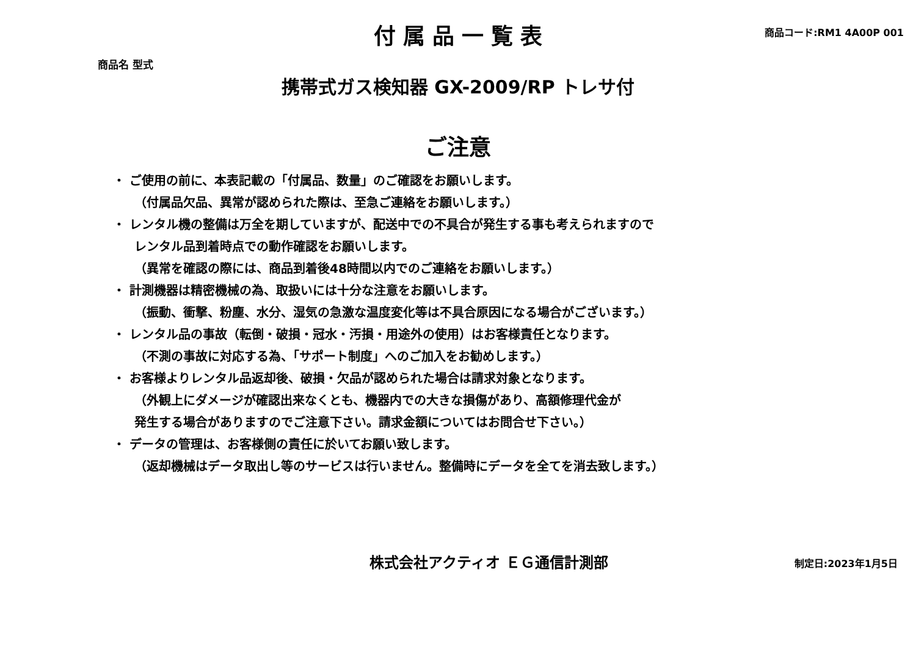商品名 型式
付属品一覧表
商品コード:RM1 4A00P 001
携帯式ガス検知器 GX-2009/RP トレサ付
ご注意
・ ご使用の前に、本表記載の「付属品、数量」のご確認をお願いします。
（付属品欠品、異常が認められた際は、至急ご連絡をお願いします。）
・ レンタル機の整備は万全を期していますが、配送中での不具合が発生する事も考えられますので
レンタル品到着時点での動作確認をお願いします。
（異常を確認の際には、商品到着後48時間以内でのご連絡をお願いします。）
・ 計測機器は精密機械の為、取扱いには十分な注意をお願いします。
（振動、衝撃、粉塵、水分、湿気の急激な温度変化等は不具合原因になる場合がございます。）
・ レンタル品の事故（転倒・破損・冠水・汚損・用途外の使用）はお客様責任となります。
（不測の事故に対応する為、「サポート制度」へのご加入をお勧めします。）
・ お客様よりレンタル品返却後、破損・欠品が認められた場合は請求対象となります。
（外観上にダメージが確認出来なくとも、機器内での大きな損傷があり、高額修理代金が
発生する場合がありますのでご注意下さい。請求金額についてはお問合せ下さい。）
・ データの管理は、お客様側の責任に於いてお願い致します。
（返却機械はデータ取出し等のサービスは行いません。整備時にデータを全てを消去致します。）
株式会社アクティオ ＥＧ通信計測部
制定日:2023年1月5日